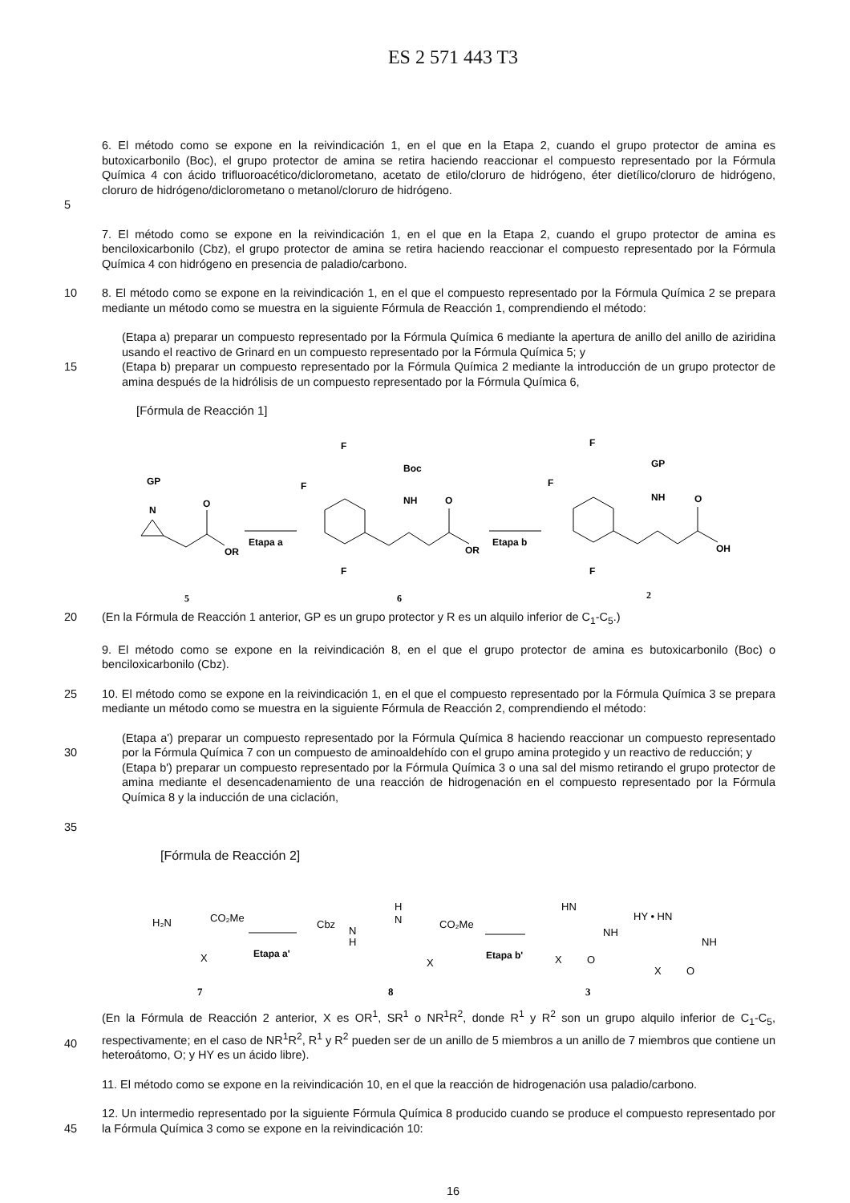ES 2 571 443 T3
5 6. El método como se expone en la reivindicación 1, en el que en la Etapa 2, cuando el grupo protector de amina es butoxicarbonilo (Boc), el grupo protector de amina se retira haciendo reaccionar el compuesto representado por la Fórmula Química 4 con ácido trifluoroacético/diclorometano, acetato de etilo/cloruro de hidrógeno, éter dietílico/cloruro de hidrógeno, cloruro de hidrógeno/diclorometano o metanol/cloruro de hidrógeno.
7. El método como se expone en la reivindicación 1, en el que en la Etapa 2, cuando el grupo protector de amina es benciloxicarbonilo (Cbz), el grupo protector de amina se retira haciendo reaccionar el compuesto representado por la Fórmula Química 4 con hidrógeno en presencia de paladio/carbono.
10 8. El método como se expone en la reivindicación 1, en el que el compuesto representado por la Fórmula Química 2 se prepara mediante un método como se muestra en la siguiente Fórmula de Reacción 1, comprendiendo el método:
15 (Etapa a) preparar un compuesto representado por la Fórmula Química 6 mediante la apertura de anillo del anillo de aziridina usando el reactivo de Grinard en un compuesto representado por la Fórmula Química 5; y
(Etapa b) preparar un compuesto representado por la Fórmula Química 2 mediante la introducción de un grupo protector de amina después de la hidrólisis de un compuesto representado por la Fórmula Química 6,
[Fórmula de Reacción 1]
GP
N
O
OR
5
Etapa a
F
F
F
Boc
NH
O
OR
6
Etapa b
F
F
F
GP
NH
O
OH
2
20 (En la Fórmula de Reacción 1 anterior, GP es un grupo protector y R es un alquilo inferior de C<sub>1</sub>-C<sub>5</sub>.)
9. El método como se expone en la reivindicación 8, en el que el grupo protector de amina es butoxicarbonilo (Boc) o benciloxicarbonilo (Cbz).
25 10. El método como se expone en la reivindicación 1, en el que el compuesto representado por la Fórmula Química 3 se prepara mediante un método como se muestra en la siguiente Fórmula de Reacción 2, comprendiendo el método:
30
35
(Etapa a') preparar un compuesto representado por la Fórmula Química 8 haciendo reaccionar un compuesto representado por la Fórmula Química 7 con un compuesto de aminoaldehído con el grupo amina protegido y un reactivo de reducción; y
(Etapa b') preparar un compuesto representado por la Fórmula Química 3 o una sal del mismo retirando el grupo protector de amina mediante el desencadenamiento de una reacción de hidrogenación en el compuesto representado por la Fórmula Química 8 y la inducción de una ciclación,
[Fórmula de Reacción 2]
H₂N
CO₂Me
X
7
Etapa a'
Cbz
N
H
H
N
CO₂Me
X
8
Etapa b'
HN
NH
X
O
3
HY • HN
NH
X
O
40 (En la Fórmula de Reacción 2 anterior, X es OR<sup>1</sup>, SR<sup>1</sup> o NR<sup>1</sup>R<sup>2</sup>, donde R<sup>1</sup> y R<sup>2</sup> son un grupo alquilo inferior de C<sub>1</sub>-C<sub>5</sub>, respectivamente; en el caso de NR<sup>1</sup>R<sup>2</sup>, R<sup>1</sup> y R<sup>2</sup> pueden ser de un anillo de 5 miembros a un anillo de 7 miembros que contiene un heteroátomo, O; y HY es un ácido libre).
11. El método como se expone en la reivindicación 10, en el que la reacción de hidrogenación usa paladio/carbono.
45 12. Un intermedio representado por la siguiente Fórmula Química 8 producido cuando se produce el compuesto representado por la Fórmula Química 3 como se expone en la reivindicación 10:
16